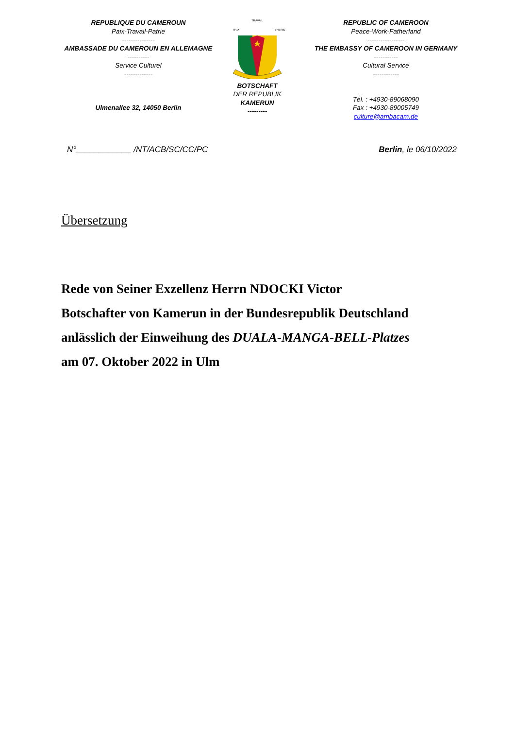REPUBLIQUE DU CAMEROUN
Paix-Travail-Patrie
---------------
AMBASSADE DU CAMEROUN EN ALLEMAGNE
----------
Service Culturel
-------------
Ulmenallee 32, 14050 Berlin
TRAVAIL
PAIX
PATRIE
BOTSCHAFT
DER REPUBLIK
KAMERUN
---------
REPUBLIC OF CAMEROON
Peace-Work-Fatherland
-----------------
THE EMBASSY OF CAMEROON IN GERMANY
-----------
Cultural Service
------------
Tél. : +4930-89068090
Fax : +4930-89005749
culture@ambacam.de
N°____________ /NT/ACB/SC/CC/PC Berlin, le 06/10/2022
Übersetzung
Rede von Seiner Exzellenz Herrn NDOCKI Victor
Botschafter von Kamerun in der Bundesrepublik Deutschland
anlässlich der Einweihung des DUALA-MANGA-BELL-Platzes
am 07. Oktober 2022 in Ulm